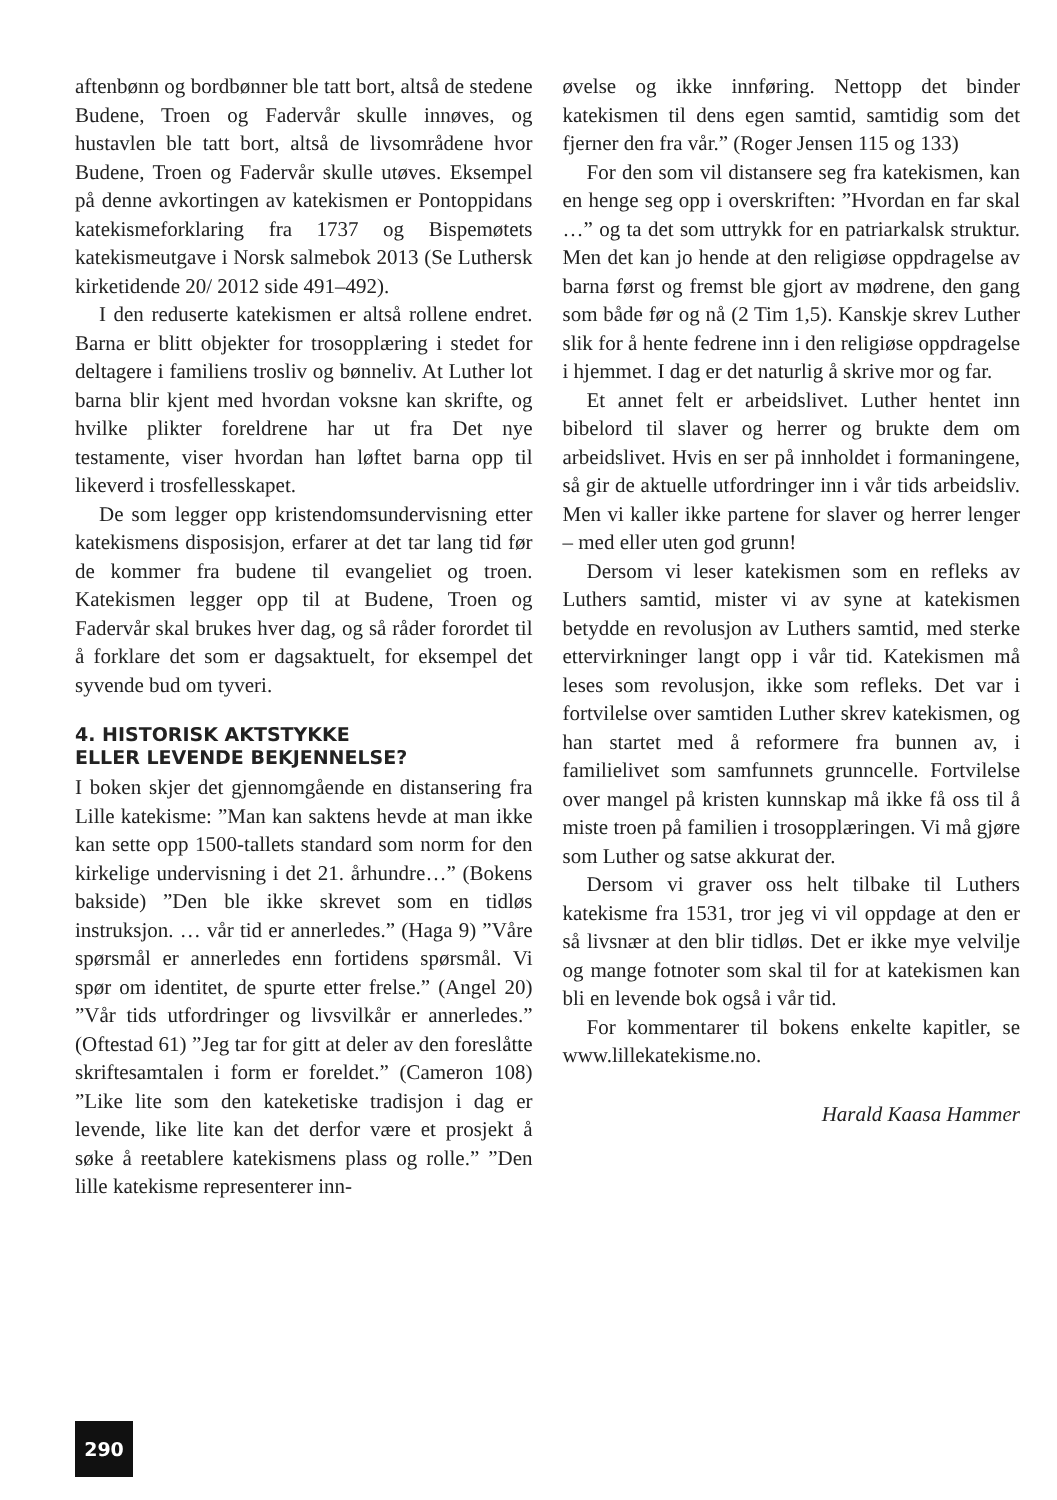aftenbønn og bordbønner ble tatt bort, altså de stedene Budene, Troen og Fadervår skulle innøves, og hustavlen ble tatt bort, altså de livsområdene hvor Budene, Troen og Fadervår skulle utøves. Eksempel på denne avkortingen av katekismen er Pontoppidans katekismeforklaring fra 1737 og Bispemøtets katekismeutgave i Norsk salmebok 2013 (Se Luthersk kirketidende 20/ 2012 side 491–492).
I den reduserte katekismen er altså rollene endret. Barna er blitt objekter for trosopplæring i stedet for deltagere i familiens trosliv og bønneliv. At Luther lot barna blir kjent med hvordan voksne kan skrifte, og hvilke plikter foreldrene har ut fra Det nye testamente, viser hvordan han løftet barna opp til likeverd i trosfellesskapet.
De som legger opp kristendomsundervisning etter katekismens disposisjon, erfarer at det tar lang tid før de kommer fra budene til evangeliet og troen. Katekismen legger opp til at Budene, Troen og Fadervår skal brukes hver dag, og så råder forordet til å forklare det som er dagsaktuelt, for eksempel det syvende bud om tyveri.
4. HISTORISK AKTSTYKKE
ELLER LEVENDE BEKJENNELSE?
I boken skjer det gjennomgående en distansering fra Lille katekisme: ”Man kan saktens hevde at man ikke kan sette opp 1500-tallets standard som norm for den kirkelige undervisning i det 21. århundre…” (Bokens bakside) ”Den ble ikke skrevet som en tidløs instruksjon. … vår tid er annerledes.” (Haga 9) ”Våre spørsmål er annerledes enn fortidens spørsmål. Vi spør om identitet, de spurte etter frelse.” (Angel 20) ”Vår tids utfordringer og livsvilkår er annerledes.” (Oftestad 61) ”Jeg tar for gitt at deler av den foreslåtte skriftesamtalen i form er foreldet.” (Cameron 108) ”Like lite som den kateketiske tradisjon i dag er levende, like lite kan det derfor være et prosjekt å søke å reetablere katekismens plass og rolle.” ”Den lille katekisme representerer inn-
øvelse og ikke innføring. Nettopp det binder katekismen til dens egen samtid, samtidig som det fjerner den fra vår.” (Roger Jensen 115 og 133)
For den som vil distansere seg fra katekismen, kan en henge seg opp i overskriften: ”Hvordan en far skal …” og ta det som uttrykk for en patriarkalsk struktur. Men det kan jo hende at den religiøse oppdragelse av barna først og fremst ble gjort av mødrene, den gang som både før og nå (2 Tim 1,5). Kanskje skrev Luther slik for å hente fedrene inn i den religiøse oppdragelse i hjemmet. I dag er det naturlig å skrive mor og far.
Et annet felt er arbeidslivet. Luther hentet inn bibelord til slaver og herrer og brukte dem om arbeidslivet. Hvis en ser på innholdet i formaningene, så gir de aktuelle utfordringer inn i vår tids arbeidsliv. Men vi kaller ikke partene for slaver og herrer lenger – med eller uten god grunn!
Dersom vi leser katekismen som en refleks av Luthers samtid, mister vi av syne at katekismen betydde en revolusjon av Luthers samtid, med sterke ettervirkninger langt opp i vår tid. Katekismen må leses som revolusjon, ikke som refleks. Det var i fortvilelse over samtiden Luther skrev katekismen, og han startet med å reformere fra bunnen av, i familielivet som samfunnets grunncelle. Fortvilelse over mangel på kristen kunnskap må ikke få oss til å miste troen på familien i trosopplæringen. Vi må gjøre som Luther og satse akkurat der.
Dersom vi graver oss helt tilbake til Luthers katekisme fra 1531, tror jeg vi vil oppdage at den er så livsnær at den blir tidløs. Det er ikke mye velvilje og mange fotnoter som skal til for at katekismen kan bli en levende bok også i vår tid.
For kommentarer til bokens enkelte kapitler, se www.lillekatekisme.no.
Harald Kaasa Hammer
290